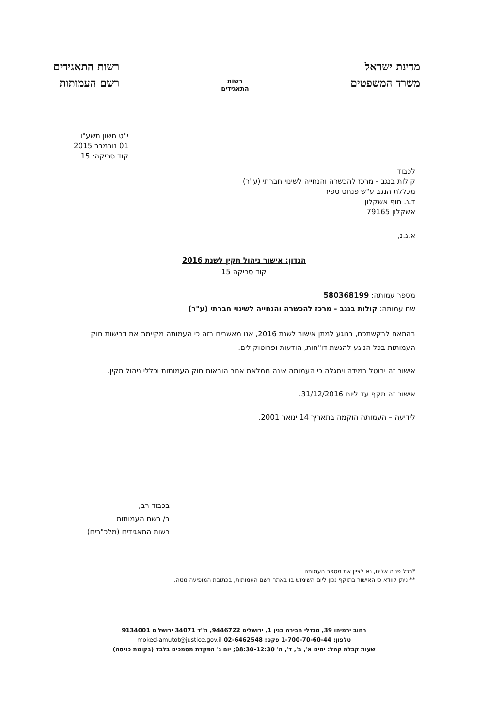מדינת ישראל
משרד המשפטים
רשות
התאגידים
רשות התאגידים
רשם העמותות
י"ט חשון תשע"ו
01 נובמבר 2015
קוד סריקה: 15
לכבוד
קולות בנגב - מרכז להכשרה והנחייה לשינוי חברתי (ע"ר)
מכללת הנגב ע"ש פנחס ספיר
ד.נ. חוף אשקלון
אשקלון 79165
א.ג.נ,
הנדון: אישור ניהול תקין לשנת 2016
קוד סריקה 15
מספר עמותה: 580368199
שם עמותה: קולות בנגב - מרכז להכשרה והנחייה לשינוי חברתי (ע"ר)
בהתאם לבקשתכם, בנוגע למתן אישור לשנת 2016, אנו מאשרים בזה כי העמותה מקיימת את דרישות חוק העמותות בכל הנוגע להגשת דו"חות, הודעות ופרוטוקולים.
אישור זה יבוטל במידה ויתגלה כי העמותה אינה ממלאת אחר הוראות חוק העמותות וכללי ניהול תקין.
אישור זה תקף עד ליום 31/12/2016.
לידיעה – העמותה הוקמה בתאריך 14 ינואר 2001.
בכבוד רב,
ב/ רשם העמותות
רשות התאגידים (מלכ"רים)
*בכל פניה אלינו, נא לציין את מספר העמותה
** ניתן לוודא כי האישור בתוקף נכון ליום השימוש בו באתר רשם העמותות, בכתובת המופיעה מטה.
רחוב ירמיהו 39, מגדלי הבירה בנין 1, ירושלים 9446722, ת"ד 34071 ירושלים 9134001
טלפון: 1-700-70-60-44 פקס: 02-6462548 moked-amutot@justice.gov.il
שעות קבלת קהל: ימים א', ב', ד', ה' 08:30-12:30; יום ג' הפקדת מסמכים בלבד (בקומת כניסה)